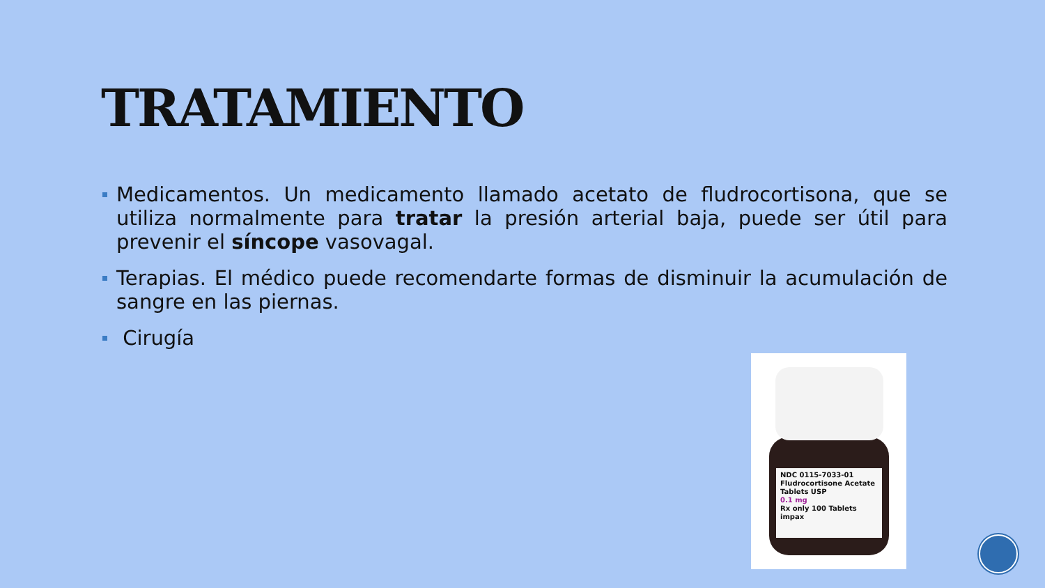TRATAMIENTO
Medicamentos. Un medicamento llamado acetato de fludrocortisona, que se utiliza normalmente para tratar la presión arterial baja, puede ser útil para prevenir el síncope vasovagal.
Terapias. El médico puede recomendarte formas de disminuir la acumulación de sangre en las piernas.
Cirugía
NDC 0115-7033-01
Fludrocortisone Acetate Tablets USP
0.1 mg
Rx only 100 Tablets impax